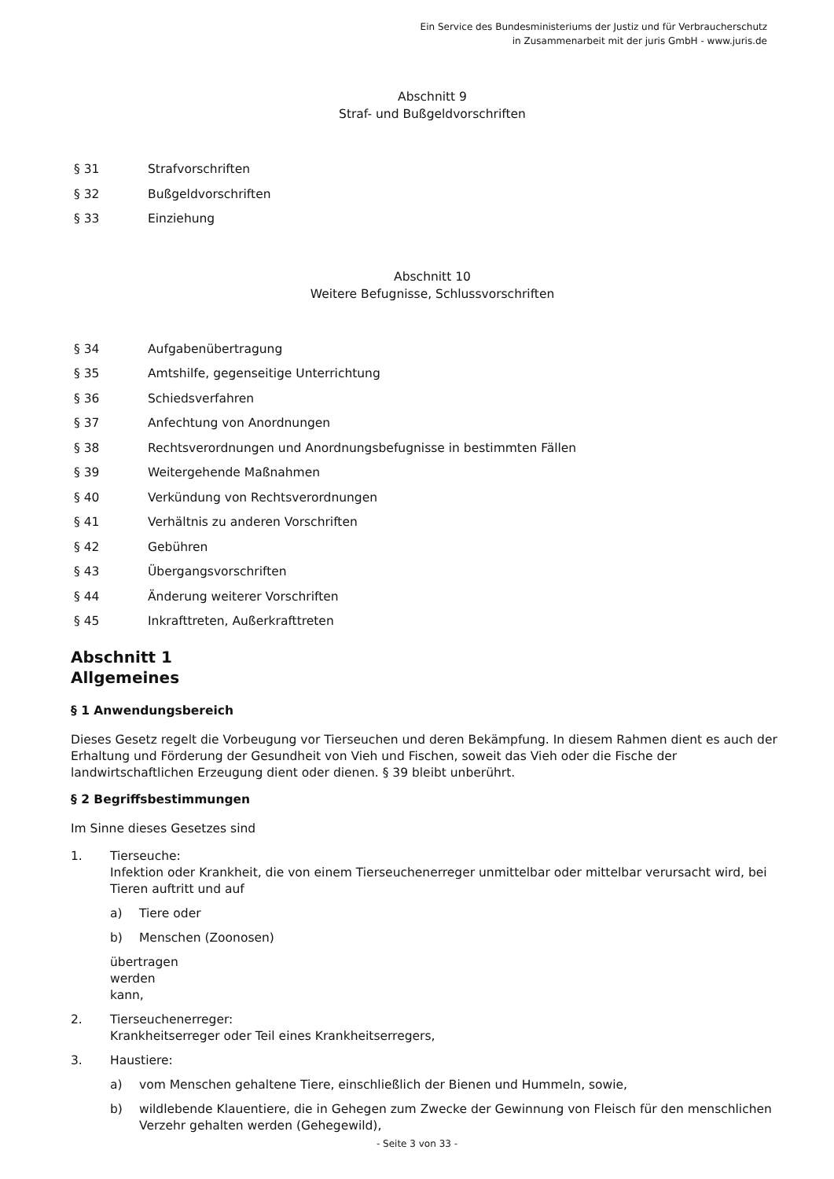Ein Service des Bundesministeriums der Justiz und für Verbraucherschutz
in Zusammenarbeit mit der juris GmbH - www.juris.de
Abschnitt 9
Straf- und Bußgeldvorschriften
§ 31 Strafvorschriften
§ 32 Bußgeldvorschriften
§ 33 Einziehung
Abschnitt 10
Weitere Befugnisse, Schlussvorschriften
§ 34 Aufgabenübertragung
§ 35 Amtshilfe, gegenseitige Unterrichtung
§ 36 Schiedsverfahren
§ 37 Anfechtung von Anordnungen
§ 38 Rechtsverordnungen und Anordnungsbefugnisse in bestimmten Fällen
§ 39 Weitergehende Maßnahmen
§ 40 Verkündung von Rechtsverordnungen
§ 41 Verhältnis zu anderen Vorschriften
§ 42 Gebühren
§ 43 Übergangsvorschriften
§ 44 Änderung weiterer Vorschriften
§ 45 Inkrafttreten, Außerkrafttreten
Abschnitt 1
Allgemeines
§ 1 Anwendungsbereich
Dieses Gesetz regelt die Vorbeugung vor Tierseuchen und deren Bekämpfung. In diesem Rahmen dient es auch der Erhaltung und Förderung der Gesundheit von Vieh und Fischen, soweit das Vieh oder die Fische der landwirtschaftlichen Erzeugung dient oder dienen. § 39 bleibt unberührt.
§ 2 Begriffsbestimmungen
Im Sinne dieses Gesetzes sind
1. Tierseuche:
Infektion oder Krankheit, die von einem Tierseuchenerreger unmittelbar oder mittelbar verursacht wird, bei Tieren auftritt und auf
a) Tiere oder
b) Menschen (Zoonosen)
übertragen werden kann,
2. Tierseuchenerreger:
Krankheitserreger oder Teil eines Krankheitserregers,
3. Haustiere:
a) vom Menschen gehaltene Tiere, einschließlich der Bienen und Hummeln, sowie,
b) wildlebende Klauentiere, die in Gehegen zum Zwecke der Gewinnung von Fleisch für den menschlichen Verzehr gehalten werden (Gehegewild),
- Seite 3 von 33 -